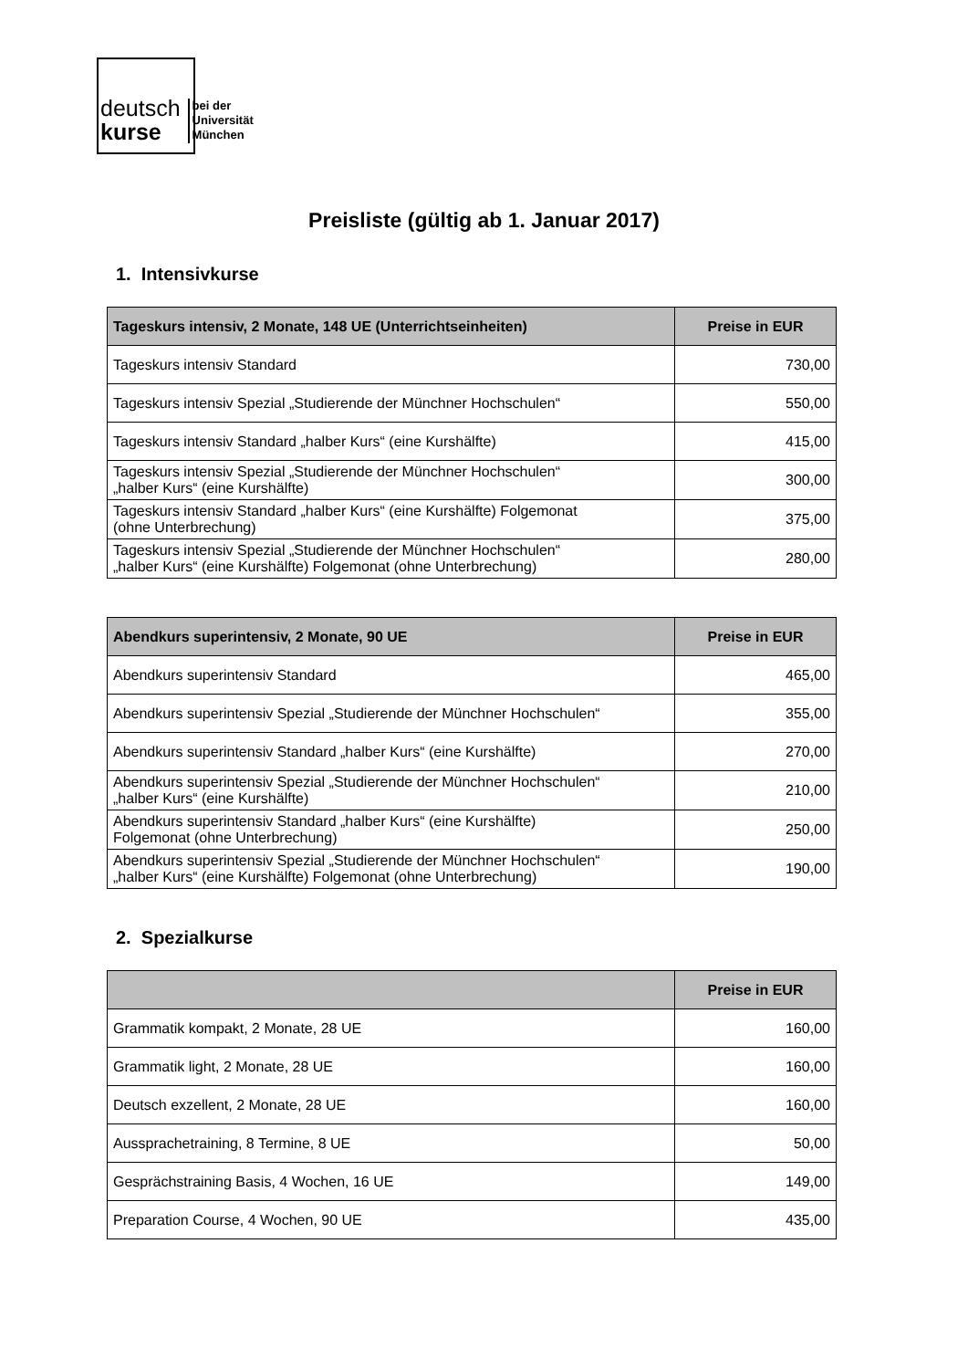deutsch
kurse
bei der
Universität
München
Preisliste (gültig ab 1. Januar 2017)
1. Intensivkurse
| Tageskurs intensiv, 2 Monate, 148 UE (Unterrichtseinheiten) | Preise in EUR |
| --- | --- |
| Tageskurs intensiv Standard | 730,00 |
| Tageskurs intensiv Spezial „Studierende der Münchner Hochschulen“ | 550,00 |
| Tageskurs intensiv Standard „halber Kurs“ (eine Kurshälfte) | 415,00 |
| Tageskurs intensiv Spezial „Studierende der Münchner Hochschulen“ „halber Kurs“ (eine Kurshälfte) | 300,00 |
| Tageskurs intensiv Standard „halber Kurs“ (eine Kurshälfte) Folgemonat (ohne Unterbrechung) | 375,00 |
| Tageskurs intensiv Spezial „Studierende der Münchner Hochschulen“ „halber Kurs“ (eine Kurshälfte) Folgemonat (ohne Unterbrechung) | 280,00 |
| Abendkurs superintensiv, 2 Monate, 90 UE | Preise in EUR |
| --- | --- |
| Abendkurs superintensiv Standard | 465,00 |
| Abendkurs superintensiv Spezial „Studierende der Münchner Hochschulen“ | 355,00 |
| Abendkurs superintensiv Standard „halber Kurs“ (eine Kurshälfte) | 270,00 |
| Abendkurs superintensiv Spezial „Studierende der Münchner Hochschulen“ „halber Kurs“ (eine Kurshälfte) | 210,00 |
| Abendkurs superintensiv Standard „halber Kurs“ (eine Kurshälfte) Folgemonat (ohne Unterbrechung) | 250,00 |
| Abendkurs superintensiv Spezial „Studierende der Münchner Hochschulen“ „halber Kurs“ (eine Kurshälfte) Folgemonat (ohne Unterbrechung) | 190,00 |
2. Spezialkurse
| | Preise in EUR |
| --- | --- |
| Grammatik kompakt, 2 Monate, 28 UE | 160,00 |
| Grammatik light, 2 Monate, 28 UE | 160,00 |
| Deutsch exzellent, 2 Monate, 28 UE | 160,00 |
| Aussprachetraining, 8 Termine, 8 UE | 50,00 |
| Gesprächstraining Basis, 4 Wochen, 16 UE | 149,00 |
| Preparation Course, 4 Wochen, 90 UE | 435,00 |